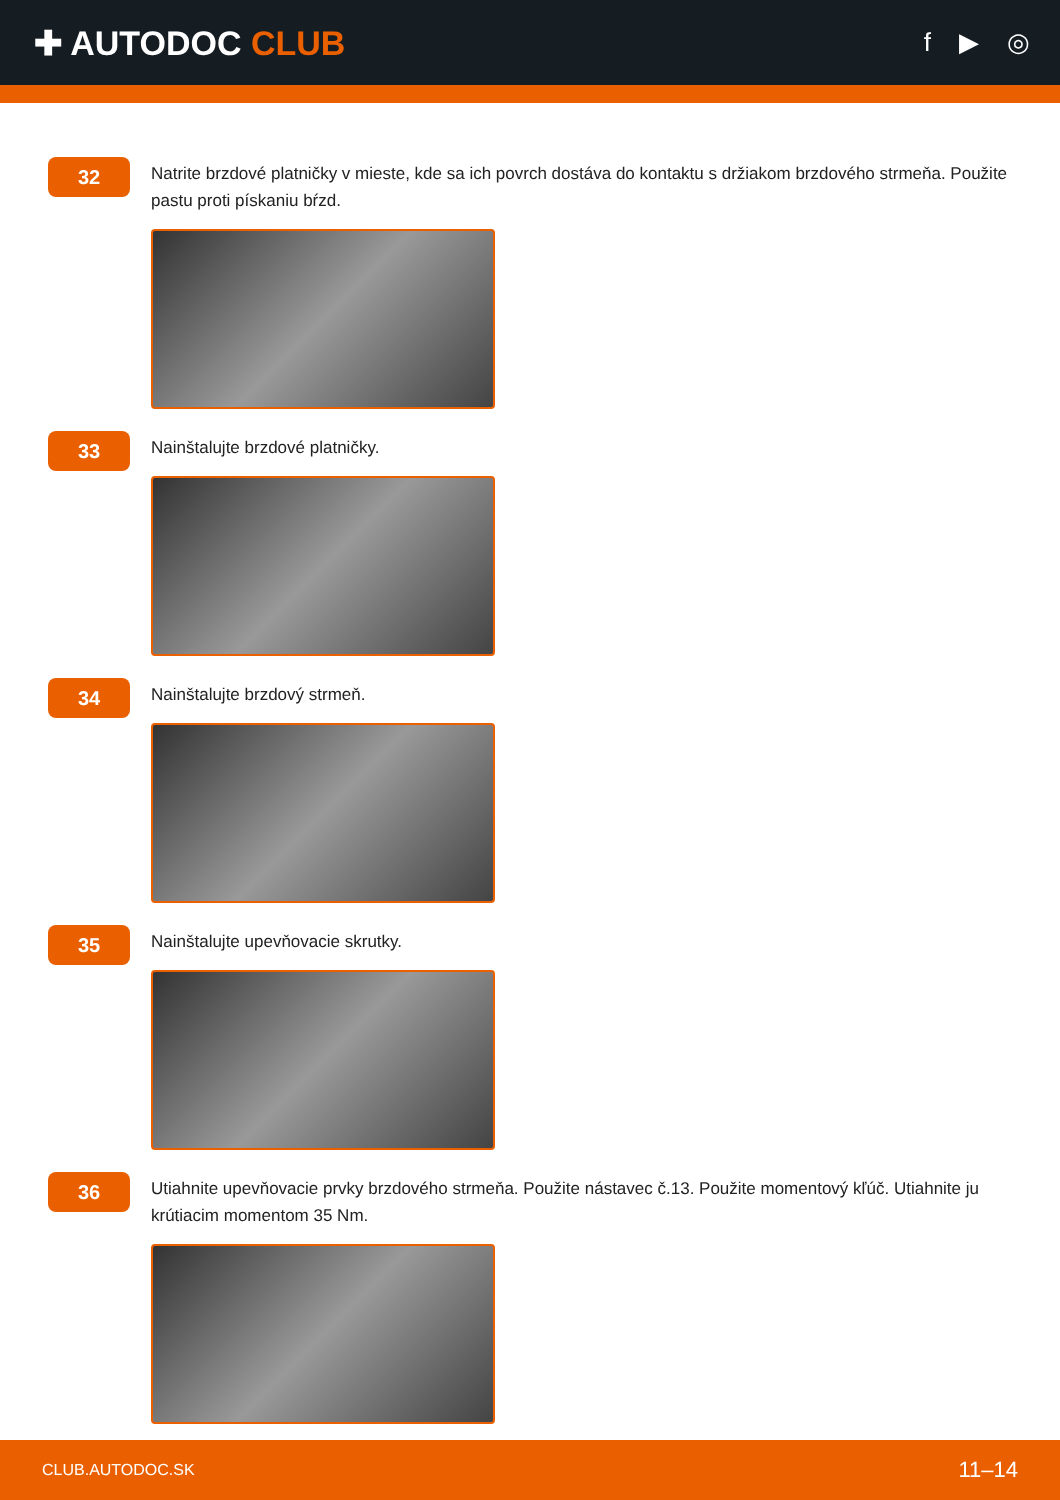✚ AUTODOC CLUB
f ▶ ◎
32
Natrite brzdové platničky v mieste, kde sa ich povrch dostáva do kontaktu s držiakom brzdového strmeňa. Použite pastu proti pískaniu bŕzd.
33
Nainštalujte brzdové platničky.
34
Nainštalujte brzdový strmeň.
35
Nainštalujte upevňovacie skrutky.
36
Utiahnite upevňovacie prvky brzdového strmeňa. Použite nástavec č.13. Použite momentový kľúč. Utiahnite ju krútiacim momentom 35 Nm.
CLUB.AUTODOC.SK 11–14